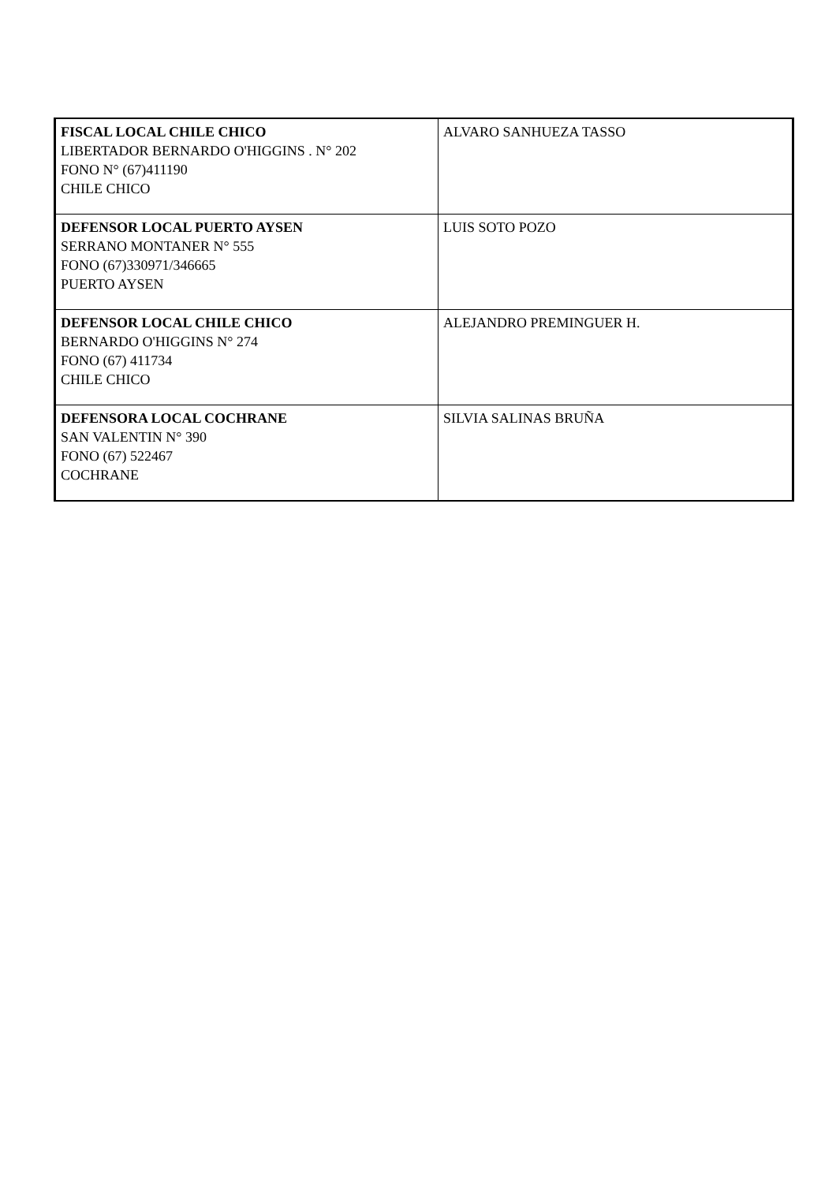| FISCAL LOCAL CHILE CHICO LIBERTADOR BERNARDO O'HIGGINS . N° 202 FONO N° (67)411190 CHILE CHICO | ALVARO SANHUEZA TASSO |
| DEFENSOR LOCAL PUERTO AYSEN SERRANO MONTANER N° 555 FONO (67)330971/346665 PUERTO AYSEN | LUIS SOTO POZO |
| DEFENSOR LOCAL CHILE CHICO BERNARDO O'HIGGINS N° 274 FONO (67) 411734 CHILE CHICO | ALEJANDRO PREMINGUER H. |
| DEFENSORA LOCAL COCHRANE SAN VALENTIN N° 390 FONO (67) 522467 COCHRANE | SILVIA SALINAS BRUÑA |